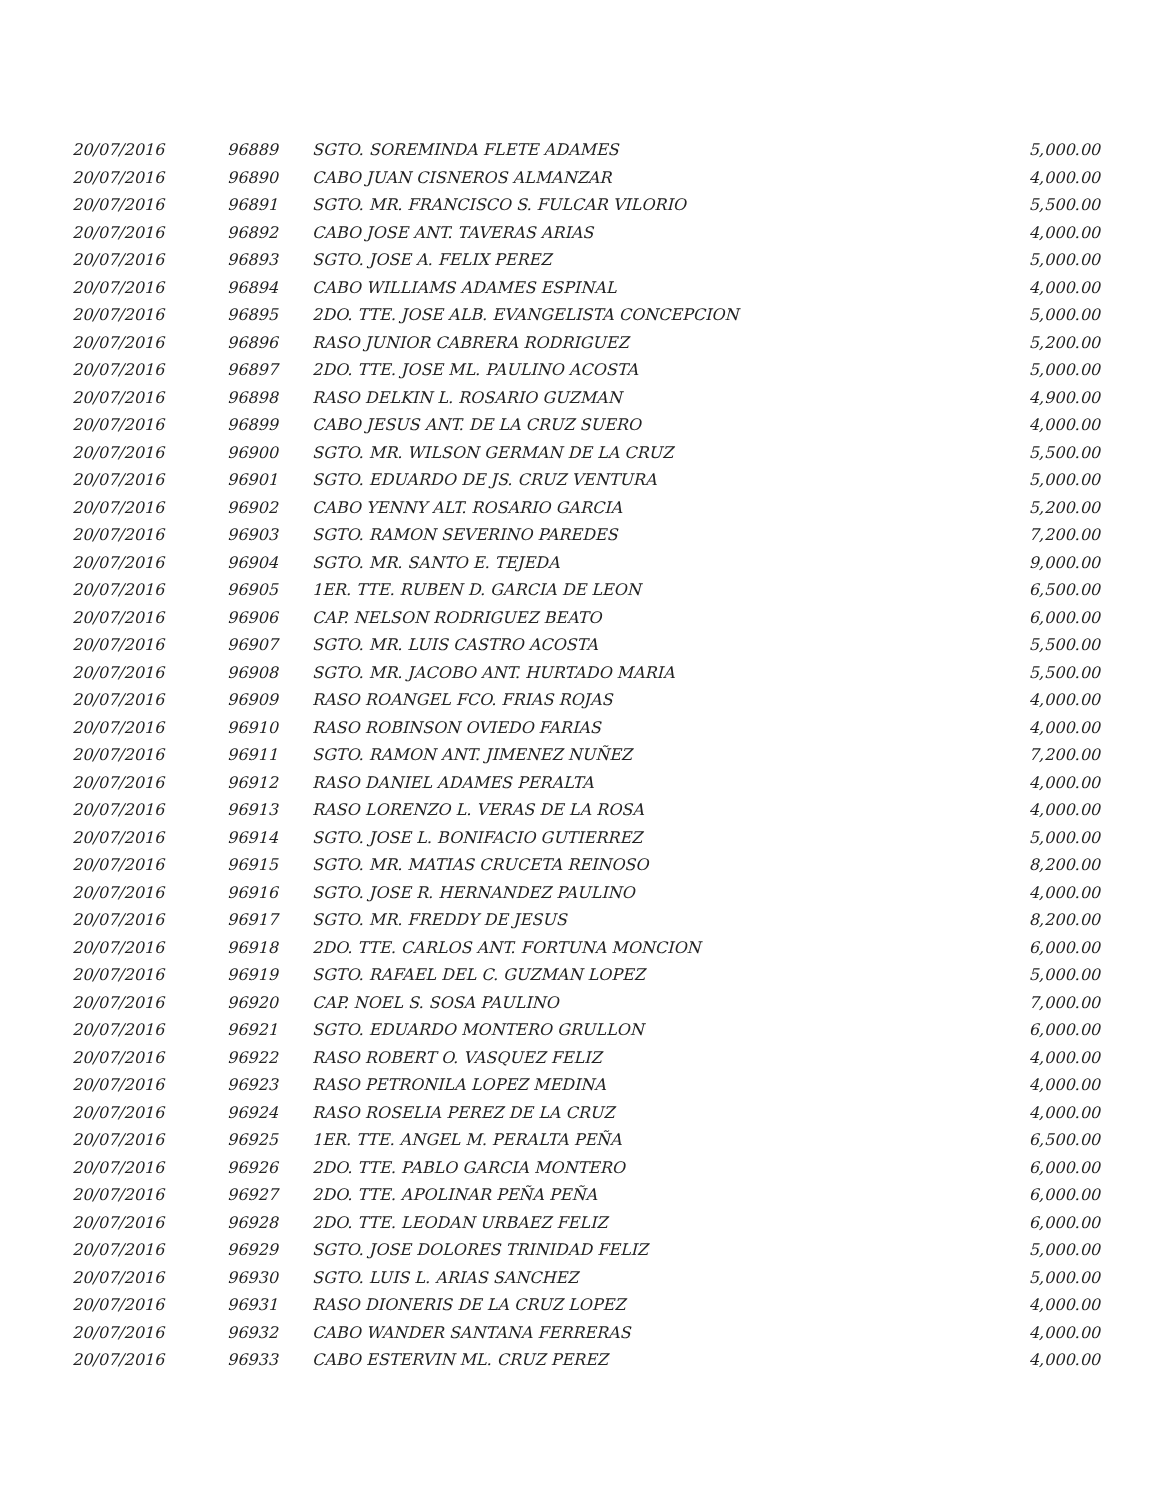| 20/07/2016 | 96889 | SGTO. SOREMINDA FLETE ADAMES | 5,000.00 |
| 20/07/2016 | 96890 | CABO JUAN CISNEROS ALMANZAR | 4,000.00 |
| 20/07/2016 | 96891 | SGTO. MR. FRANCISCO S. FULCAR VILORIO | 5,500.00 |
| 20/07/2016 | 96892 | CABO JOSE ANT. TAVERAS ARIAS | 4,000.00 |
| 20/07/2016 | 96893 | SGTO. JOSE A. FELIX PEREZ | 5,000.00 |
| 20/07/2016 | 96894 | CABO WILLIAMS ADAMES ESPINAL | 4,000.00 |
| 20/07/2016 | 96895 | 2DO. TTE. JOSE ALB. EVANGELISTA CONCEPCION | 5,000.00 |
| 20/07/2016 | 96896 | RASO JUNIOR CABRERA RODRIGUEZ | 5,200.00 |
| 20/07/2016 | 96897 | 2DO. TTE. JOSE ML. PAULINO ACOSTA | 5,000.00 |
| 20/07/2016 | 96898 | RASO DELKIN L. ROSARIO GUZMAN | 4,900.00 |
| 20/07/2016 | 96899 | CABO JESUS ANT. DE LA CRUZ SUERO | 4,000.00 |
| 20/07/2016 | 96900 | SGTO. MR. WILSON GERMAN DE LA CRUZ | 5,500.00 |
| 20/07/2016 | 96901 | SGTO. EDUARDO DE JS. CRUZ VENTURA | 5,000.00 |
| 20/07/2016 | 96902 | CABO YENNY ALT. ROSARIO GARCIA | 5,200.00 |
| 20/07/2016 | 96903 | SGTO. RAMON SEVERINO PAREDES | 7,200.00 |
| 20/07/2016 | 96904 | SGTO. MR. SANTO E. TEJEDA | 9,000.00 |
| 20/07/2016 | 96905 | 1ER. TTE. RUBEN D. GARCIA DE LEON | 6,500.00 |
| 20/07/2016 | 96906 | CAP. NELSON RODRIGUEZ BEATO | 6,000.00 |
| 20/07/2016 | 96907 | SGTO. MR. LUIS CASTRO ACOSTA | 5,500.00 |
| 20/07/2016 | 96908 | SGTO. MR. JACOBO ANT. HURTADO MARIA | 5,500.00 |
| 20/07/2016 | 96909 | RASO ROANGEL FCO. FRIAS ROJAS | 4,000.00 |
| 20/07/2016 | 96910 | RASO ROBINSON OVIEDO FARIAS | 4,000.00 |
| 20/07/2016 | 96911 | SGTO. RAMON ANT. JIMENEZ NUÑEZ | 7,200.00 |
| 20/07/2016 | 96912 | RASO DANIEL ADAMES PERALTA | 4,000.00 |
| 20/07/2016 | 96913 | RASO LORENZO L. VERAS DE LA ROSA | 4,000.00 |
| 20/07/2016 | 96914 | SGTO. JOSE L. BONIFACIO GUTIERREZ | 5,000.00 |
| 20/07/2016 | 96915 | SGTO. MR. MATIAS CRUCETA REINOSO | 8,200.00 |
| 20/07/2016 | 96916 | SGTO. JOSE R. HERNANDEZ PAULINO | 4,000.00 |
| 20/07/2016 | 96917 | SGTO. MR. FREDDY DE JESUS | 8,200.00 |
| 20/07/2016 | 96918 | 2DO. TTE. CARLOS ANT. FORTUNA MONCION | 6,000.00 |
| 20/07/2016 | 96919 | SGTO. RAFAEL DEL C. GUZMAN LOPEZ | 5,000.00 |
| 20/07/2016 | 96920 | CAP. NOEL S. SOSA PAULINO | 7,000.00 |
| 20/07/2016 | 96921 | SGTO. EDUARDO MONTERO GRULLON | 6,000.00 |
| 20/07/2016 | 96922 | RASO ROBERT O. VASQUEZ FELIZ | 4,000.00 |
| 20/07/2016 | 96923 | RASO PETRONILA LOPEZ MEDINA | 4,000.00 |
| 20/07/2016 | 96924 | RASO ROSELIA PEREZ DE LA CRUZ | 4,000.00 |
| 20/07/2016 | 96925 | 1ER. TTE. ANGEL M. PERALTA PEÑA | 6,500.00 |
| 20/07/2016 | 96926 | 2DO. TTE. PABLO GARCIA MONTERO | 6,000.00 |
| 20/07/2016 | 96927 | 2DO. TTE. APOLINAR PEÑA PEÑA | 6,000.00 |
| 20/07/2016 | 96928 | 2DO. TTE. LEODAN URBAEZ FELIZ | 6,000.00 |
| 20/07/2016 | 96929 | SGTO. JOSE DOLORES TRINIDAD FELIZ | 5,000.00 |
| 20/07/2016 | 96930 | SGTO. LUIS L. ARIAS SANCHEZ | 5,000.00 |
| 20/07/2016 | 96931 | RASO DIONERIS DE LA CRUZ LOPEZ | 4,000.00 |
| 20/07/2016 | 96932 | CABO WANDER SANTANA FERRERAS | 4,000.00 |
| 20/07/2016 | 96933 | CABO ESTERVIN ML. CRUZ PEREZ | 4,000.00 |